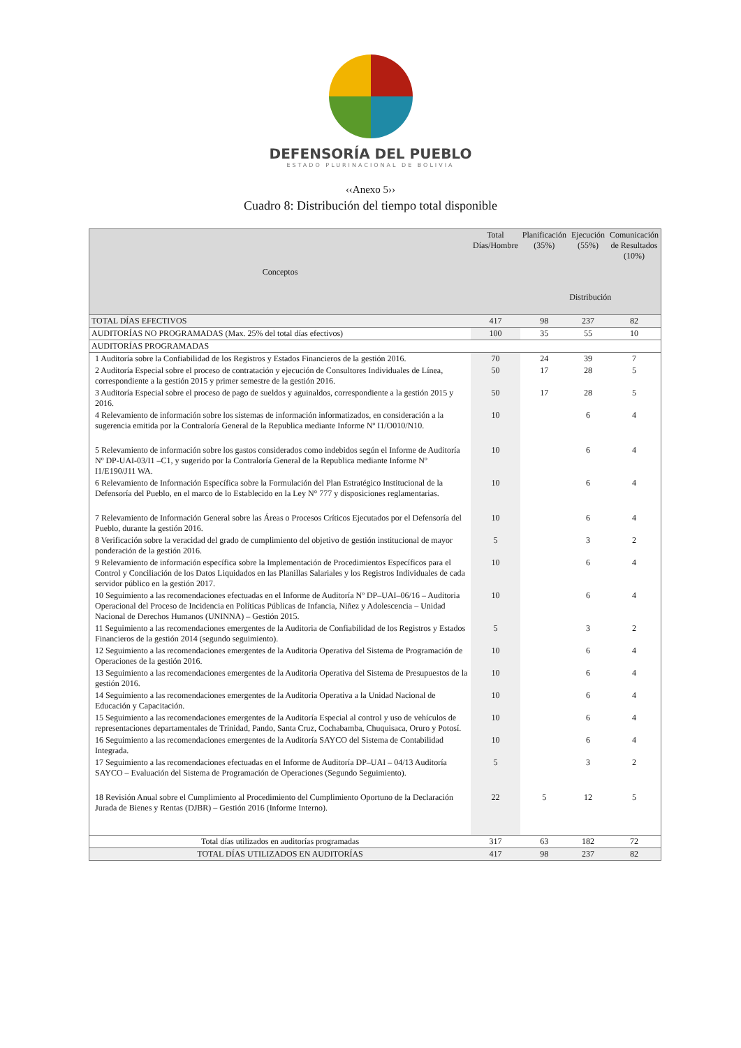DEFENSORÍA DEL PUEBLO
ESTADO PLURINACIONAL DE BOLIVIA
‹‹Anexo 5››
Cuadro 8: Distribución del tiempo total disponible
| Conceptos | Total Días/Hombre | Planificación (35%) | Ejecución (55%) | Comunicación de Resultados (10%) |
| --- | --- | --- | --- | --- |
| | | Distribución | | |
| TOTAL DÍAS EFECTIVOS | 417 | 98 | 237 | 82 |
| AUDITORÍAS NO PROGRAMADAS (Max. 25% del total días efectivos) | 100 | 35 | 55 | 10 |
| AUDITORÍAS PROGRAMADAS | | | | |
| 1 Auditoría sobre la Confiabilidad de los Registros y Estados Financieros de la gestión 2016. | 70 | 24 | 39 | 7 |
| 2 Auditoría Especial sobre el proceso de contratación y ejecución de Consultores Individuales de Línea, correspondiente a la gestión 2015 y primer semestre de la gestión 2016. | 50 | 17 | 28 | 5 |
| 3 Auditoría Especial sobre el proceso de pago de sueldos y aguinaldos, correspondiente a la gestión 2015 y 2016. | 50 | 17 | 28 | 5 |
| 4 Relevamiento de información sobre los sistemas de información informatizados, en consideración a la sugerencia emitida por la Contraloría General de la Republica mediante Informe Nº I1/O010/N10. | 10 | | 6 | 4 |
| 5 Relevamiento de información sobre los gastos considerados como indebidos según el Informe de Auditoría Nº DP-UAI-03/I1 –C1, y sugerido por la Contraloría General de la Republica mediante Informe Nº I1/E190/J11 WA. | 10 | | 6 | 4 |
| 6 Relevamiento de Información Específica sobre la Formulación del Plan Estratégico Institucional de la Defensoría del Pueblo, en el marco de lo Establecido en la Ley N° 777 y disposiciones reglamentarias. | 10 | | 6 | 4 |
| 7 Relevamiento de Información General sobre las Áreas o Procesos Críticos Ejecutados por el Defensoría del Pueblo, durante la gestión 2016. | 10 | | 6 | 4 |
| 8 Verificación sobre la veracidad del grado de cumplimiento del objetivo de gestión institucional de mayor ponderación de la gestión 2016. | 5 | | 3 | 2 |
| 9 Relevamiento de información específica sobre la Implementación de Procedimientos Específicos para el Control y Conciliación de los Datos Liquidados en las Planillas Salariales y los Registros Individuales de cada servidor público en la gestión 2017. | 10 | | 6 | 4 |
| 10 Seguimiento a las recomendaciones efectuadas en el Informe de Auditoría Nº DP–UAI–06/16 – Auditoria Operacional del Proceso de Incidencia en Políticas Públicas de Infancia, Niñez y Adolescencia – Unidad Nacional de Derechos Humanos (UNINNA) – Gestión 2015. | 10 | | 6 | 4 |
| 11 Seguimiento a las recomendaciones emergentes de la Auditoria de Confiabilidad de los Registros y Estados Financieros de la gestión 2014 (segundo seguimiento). | 5 | | 3 | 2 |
| 12 Seguimiento a las recomendaciones emergentes de la Auditoria Operativa del Sistema de Programación de Operaciones de la gestión 2016. | 10 | | 6 | 4 |
| 13 Seguimiento a las recomendaciones emergentes de la Auditoria Operativa del Sistema de Presupuestos de la gestión 2016. | 10 | | 6 | 4 |
| 14 Seguimiento a las recomendaciones emergentes de la Auditoria Operativa a la Unidad Nacional de Educación y Capacitación. | 10 | | 6 | 4 |
| 15 Seguimiento a las recomendaciones emergentes de la Auditoría Especial al control y uso de vehículos de representaciones departamentales de Trinidad, Pando, Santa Cruz, Cochabamba, Chuquisaca, Oruro y Potosí. | 10 | | 6 | 4 |
| 16 Seguimiento a las recomendaciones emergentes de la Auditoría SAYCO del Sistema de Contabilidad Integrada. | 10 | | 6 | 4 |
| 17 Seguimiento a las recomendaciones efectuadas en el Informe de Auditoría DP–UAI – 04/13 Auditoría SAYCO – Evaluación del Sistema de Programación de Operaciones (Segundo Seguimiento). | 5 | | 3 | 2 |
| 18 Revisión Anual sobre el Cumplimiento al Procedimiento del Cumplimiento Oportuno de la Declaración Jurada de Bienes y Rentas (DJBR) – Gestión 2016 (Informe Interno). | 22 | 5 | 12 | 5 |
| Total días utilizados en auditorías programadas | 317 | 63 | 182 | 72 |
| TOTAL DÍAS UTILIZADOS EN AUDITORÍAS | 417 | 98 | 237 | 82 |